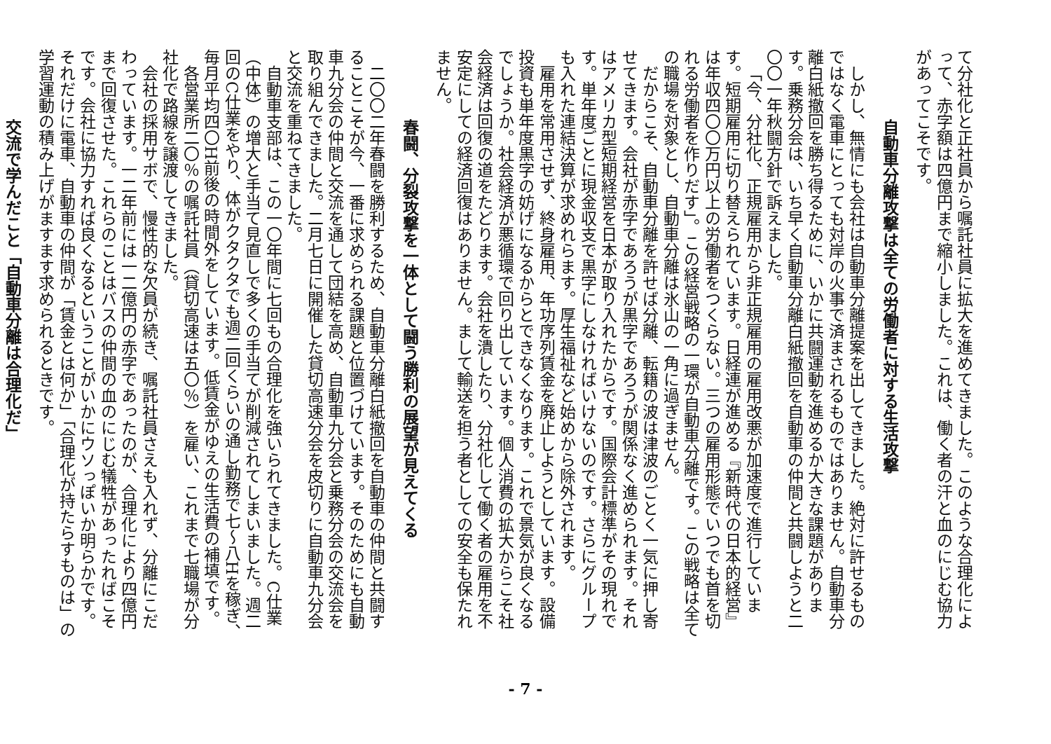て分社化と正社員から嘱託社員に拡大を進めてきました。このような合理化によって、赤字額は四億円まで縮小しました。これは、働く者の汗と血のにじむ協力があってこそです。
自動車分離攻撃は全ての労働者に対する生活攻撃
しかし、無情にも会社は自動車分離提案を出してきました。絶対に許せるものではなく電車にとっても対岸の火事で済まされるものではありません。自動車分離白紙撤回を勝ち得るために、いかに共闘運動を進めるか大きな課題があります。乗務分会は、いち早く自動車分離白紙撤回を自動車の仲間と共闘しようと二〇〇一年秋闘方針で訴えました。
「今、分社化、正規雇用から非正規雇用の雇用改悪が加速度で進行しています。短期雇用に切り替えられています。日経連が進める『新時代の日本的経営』は年収四〇〇万円以上の労働者をつくらない。三つの雇用形態でいつでも首を切れる労働者を作りだす」。この経営戦略の一環が自動車分離です。この戦略は全ての職場を対象とし、自動車分離は氷山の一角に過ぎません。
だからこそ、自動車分離を許せば分離、転籍の波は津波のごとく一気に押し寄せてきます。会社が赤字であろうが黒字であろうが関係なく進められます。それはアメリカ型短期経営を日本が取り入れたからです。国際会計標準がその現れです。単年度ごとに現金収支で黒字にしなければいけないのです。さらにグループも入れた連結決算が求めれらます。厚生福祉など始めから除外されます。
雇用を常用させず、終身雇用、年功序列賃金を廃止しようとしています。設備投資も単年度黒字の妨げになるからとできなくなります。これで景気が良くなるでしょうか。社会経済が悪循環で回り出しています。個人消費の拡大からこそ社会経済は回復の道をたどります。会社を潰したり、分社化して働く者の雇用を不安定にしての経済回復はありません。まして輸送を担う者としての安全も保たれません。
春闘、分裂攻撃を一体として闘う勝利の展望が見えてくる
二〇〇二年春闘を勝利するため、自動車分離白紙撤回を自動車の仲間と共闘することこそが今、一番に求められる課題と位置づけています。そのためにも自動車九分会の仲間と交流を通して団結を高め、自動車九分会と乗務分会の交流会を取り組んできました。二月七日に開催した貸切高速分会を皮切りに自動車九分会と交流を重ねてきました。
自動車支部は、この一〇年間に七回もの合理化を強いられてきました。C仕業（中体）の増大と手当て見直しで多くの手当てが削減されてしまいました。週二回のC仕業をやり、体がクタクタでも週二回くらいの通し勤務で七〜八Hを稼ぎ、毎月平均四〇H前後の時間外をしています。低賃金がゆえの生活費の補填です。
各営業所二〇％の嘱託社員（貸切高速は五〇％）を雇い、これまで七職場が分社化で路線を譲渡してきました。
会社の採用サボで、慢性的な欠員が続き、嘱託社員さえも入れず、分離にこだわっています。一二年前には一二億円の赤字であったのが、合理化により四億円まで回復させた。これらのことはバスの仲間の血のにじむ犠牲があったればこそです。会社に協力すれば良くなるということがいかにウソっぽいか明らかです。それだけに電車、自動車の仲間が「賃金とは何か」「合理化が持たらすものは」の学習運動の積み上げがますます求められるときです。
交流で学んだこと「自動車分離は合理化だ」
- 7 -